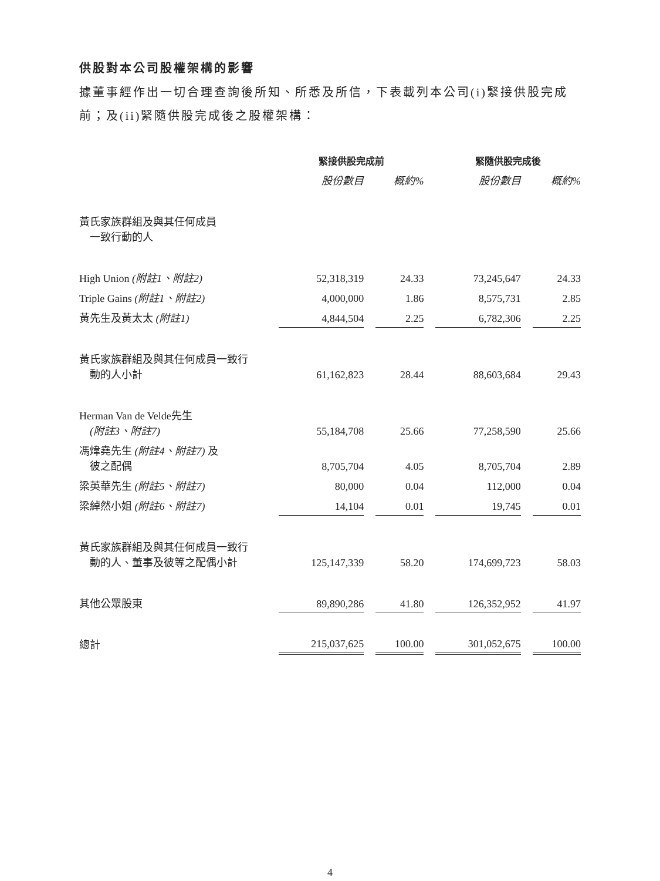供股對本公司股權架構的影響
據董事經作出一切合理查詢後所知、所悉及所信，下表載列本公司(i)緊接供股完成前；及(ii)緊隨供股完成後之股權架構：
| | 緊接供股完成前 | | | | 緊隨供股完成後 | | |
| --- | --- | --- | --- | --- | --- | --- | --- |
| | 股份數目 | | 概約% | | 股份數目 | | 概約% |
| 黃氏家族群組及與其任何成員 一致行動的人 | | | | | | | |
| High Union (附註1、附註2) | 52,318,319 | | 24.33 | | 73,245,647 | | 24.33 |
| Triple Gains (附註1、附註2) | 4,000,000 | | 1.86 | | 8,575,731 | | 2.85 |
| 黃先生及黃太太 (附註1) | 4,844,504 | | 2.25 | | 6,782,306 | | 2.25 |
| 黃氏家族群組及與其任何成員一致行 動的人小計 | 61,162,823 | | 28.44 | | 88,603,684 | | 29.43 |
| Herman Van de Velde先生 (附註3、附註7) | 55,184,708 | | 25.66 | | 77,258,590 | | 25.66 |
| 馮煒堯先生 (附註4、附註7) 及 彼之配偶 | 8,705,704 | | 4.05 | | 8,705,704 | | 2.89 |
| 梁英華先生 (附註5、附註7) | 80,000 | | 0.04 | | 112,000 | | 0.04 |
| 梁綽然小姐 (附註6、附註7) | 14,104 | | 0.01 | | 19,745 | | 0.01 |
| 黃氏家族群組及與其任何成員一致行 動的人、董事及彼等之配偶小計 | 125,147,339 | | 58.20 | | 174,699,723 | | 58.03 |
| 其他公眾股東 | 89,890,286 | | 41.80 | | 126,352,952 | | 41.97 |
| 總計 | 215,037,625 | | 100.00 | | 301,052,675 | | 100.00 |
4